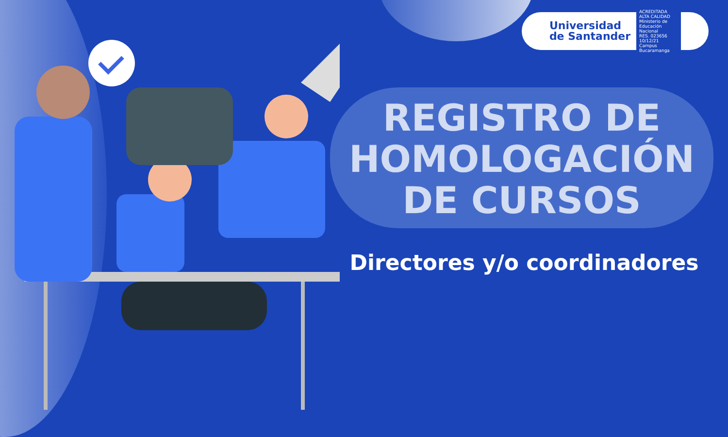Universidad
de Santander
ACREDITADA ALTA CALIDAD
Ministerio de Educación Nacional
RES. 023656 10/12/21
Campus Bucaramanga
REGISTRO DE HOMOLOGACIÓN DE CURSOS
Directores y/o coordinadores